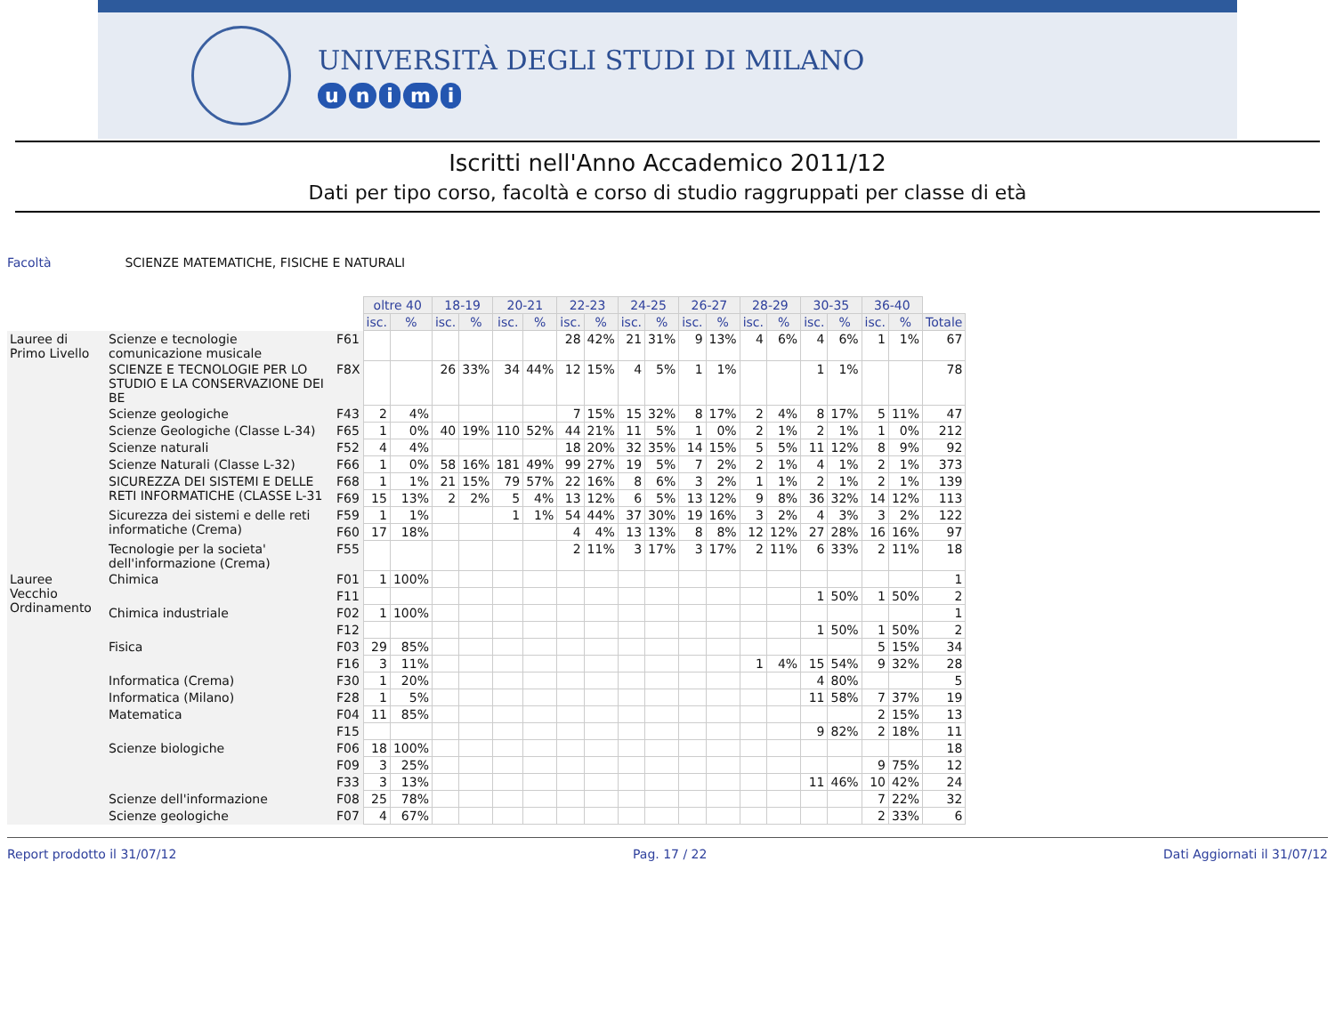UNIVERSITÀ DEGLI STUDI DI MILANO
unimi
Iscritti nell'Anno Accademico 2011/12
Dati per tipo corso, facoltà e corso di studio raggruppati per classe di età
Facoltà SCIENZE MATEMATICHE, FISICHE E NATURALI
| | | | oltre 40 | | 18-19 | | 20-21 | | 22-23 | | 24-25 | | 26-27 | | 28-29 | | 30-35 | | 36-40 | | |
| | | | isc. | % | isc. | % | isc. | % | isc. | % | isc. | % | isc. | % | isc. | % | isc. | % | isc. | % | Totale |
| Lauree di Primo Livello | Scienze e tecnologie comunicazione musicale | F61 | | | | | | | 28 | 42% | 21 | 31% | 9 | 13% | 4 | 6% | 4 | 6% | 1 | 1% | 67 |
| | SCIENZE E TECNOLOGIE PER LO STUDIO E LA CONSERVAZIONE DEI BE | F8X | | | 26 | 33% | 34 | 44% | 12 | 15% | 4 | 5% | 1 | 1% | | | 1 | 1% | | | 78 |
| | Scienze geologiche | F43 | 2 | 4% | | | | | 7 | 15% | 15 | 32% | 8 | 17% | 2 | 4% | 8 | 17% | 5 | 11% | 47 |
| | Scienze Geologiche (Classe L-34) | F65 | 1 | 0% | 40 | 19% | 110 | 52% | 44 | 21% | 11 | 5% | 1 | 0% | 2 | 1% | 2 | 1% | 1 | 0% | 212 |
| | Scienze naturali | F52 | 4 | 4% | | | | | 18 | 20% | 32 | 35% | 14 | 15% | 5 | 5% | 11 | 12% | 8 | 9% | 92 |
| | Scienze Naturali (Classe L-32) | F66 | 1 | 0% | 58 | 16% | 181 | 49% | 99 | 27% | 19 | 5% | 7 | 2% | 2 | 1% | 4 | 1% | 2 | 1% | 373 |
| | SICUREZZA DEI SISTEMI E DELLE RETI INFORMATICHE (CLASSE L-31 | F68 | 1 | 1% | 21 | 15% | 79 | 57% | 22 | 16% | 8 | 6% | 3 | 2% | 1 | 1% | 2 | 1% | 2 | 1% | 139 |
| | | F69 | 15 | 13% | 2 | 2% | 5 | 4% | 13 | 12% | 6 | 5% | 13 | 12% | 9 | 8% | 36 | 32% | 14 | 12% | 113 |
| | Sicurezza dei sistemi e delle reti informatiche (Crema) | F59 | 1 | 1% | | | 1 | 1% | 54 | 44% | 37 | 30% | 19 | 16% | 3 | 2% | 4 | 3% | 3 | 2% | 122 |
| | | F60 | 17 | 18% | | | | | 4 | 4% | 13 | 13% | 8 | 8% | 12 | 12% | 27 | 28% | 16 | 16% | 97 |
| | Tecnologie per la societa' dell'informazione (Crema) | F55 | | | | | | | 2 | 11% | 3 | 17% | 3 | 17% | 2 | 11% | 6 | 33% | 2 | 11% | 18 |
| Lauree Vecchio Ordinamento | Chimica | F01 | 1 | 100% | | | | | | | | | | | | | | | | | 1 |
| | | F11 | | | | | | | | | | | | | | | 1 | 50% | 1 | 50% | 2 |
| | Chimica industriale | F02 | 1 | 100% | | | | | | | | | | | | | | | | | 1 |
| | | F12 | | | | | | | | | | | | | | | 1 | 50% | 1 | 50% | 2 |
| | Fisica | F03 | 29 | 85% | | | | | | | | | | | | | | | 5 | 15% | 34 |
| | | F16 | 3 | 11% | | | | | | | | | | | 1 | 4% | 15 | 54% | 9 | 32% | 28 |
| | Informatica (Crema) | F30 | 1 | 20% | | | | | | | | | | | | | 4 | 80% | | | 5 |
| | Informatica (Milano) | F28 | 1 | 5% | | | | | | | | | | | | | 11 | 58% | 7 | 37% | 19 |
| | Matematica | F04 | 11 | 85% | | | | | | | | | | | | | | | 2 | 15% | 13 |
| | | F15 | | | | | | | | | | | | | | | 9 | 82% | 2 | 18% | 11 |
| | Scienze biologiche | F06 | 18 | 100% | | | | | | | | | | | | | | | | | 18 |
| | | F09 | 3 | 25% | | | | | | | | | | | | | | | 9 | 75% | 12 |
| | | F33 | 3 | 13% | | | | | | | | | | | | | 11 | 46% | 10 | 42% | 24 |
| | Scienze dell'informazione | F08 | 25 | 78% | | | | | | | | | | | | | | | 7 | 22% | 32 |
| | Scienze geologiche | F07 | 4 | 67% | | | | | | | | | | | | | | | 2 | 33% | 6 |
Report prodotto il 31/07/12 Pag. 17 / 22 Dati Aggiornati il 31/07/12